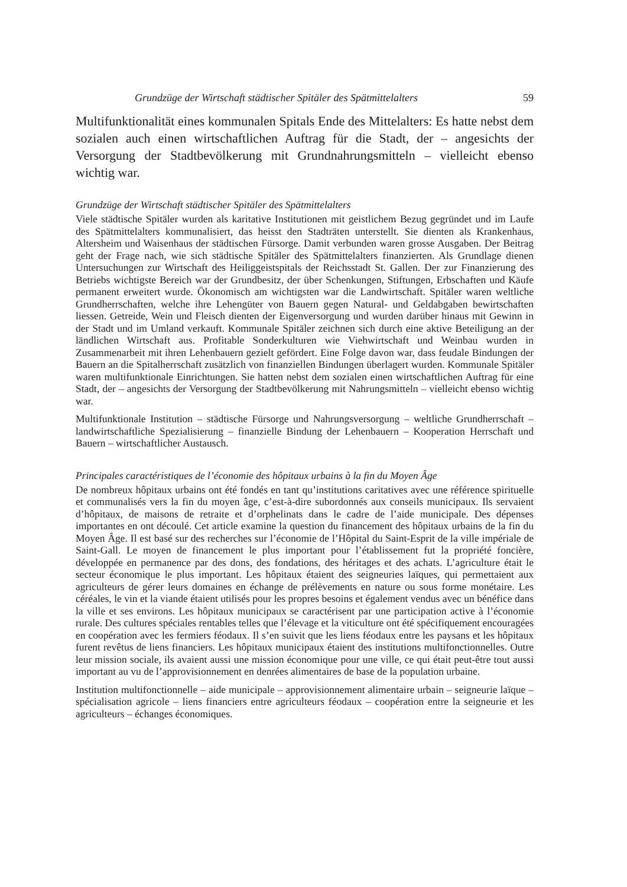Grundzüge der Wirtschaft städtischer Spitäler des Spätmittelalters 59
Multifunktionalität eines kommunalen Spitals Ende des Mittelalters: Es hatte nebst dem sozialen auch einen wirtschaftlichen Auftrag für die Stadt, der – angesichts der Versorgung der Stadtbevölkerung mit Grundnahrungsmitteln – vielleicht ebenso wichtig war.
Grundzüge der Wirtschaft städtischer Spitäler des Spätmittelalters
Viele städtische Spitäler wurden als karitative Institutionen mit geistlichem Bezug gegründet und im Laufe des Spätmittelalters kommunalisiert, das heisst den Stadträten unterstellt. Sie dienten als Krankenhaus, Altersheim und Waisenhaus der städtischen Fürsorge. Damit verbunden waren grosse Ausgaben. Der Beitrag geht der Frage nach, wie sich städtische Spitäler des Spätmittelalters finanzierten. Als Grundlage dienen Untersuchungen zur Wirtschaft des Heiliggeistspitals der Reichsstadt St. Gallen. Der zur Finanzierung des Betriebs wichtigste Bereich war der Grundbesitz, der über Schenkungen, Stiftungen, Erbschaften und Käufe permanent erweitert wurde. Ökonomisch am wichtigsten war die Landwirtschaft. Spitäler waren weltliche Grundherrschaften, welche ihre Lehengüter von Bauern gegen Natural- und Geldabgaben bewirtschaften liessen. Getreide, Wein und Fleisch dienten der Eigenversorgung und wurden darüber hinaus mit Gewinn in der Stadt und im Umland verkauft. Kommunale Spitäler zeichnen sich durch eine aktive Beteiligung an der ländlichen Wirtschaft aus. Profitable Sonderkulturen wie Viehwirtschaft und Weinbau wurden in Zusammenarbeit mit ihren Lehenbauern gezielt gefördert. Eine Folge davon war, dass feudale Bindungen der Bauern an die Spitalherrschaft zusätzlich von finanziellen Bindungen überlagert wurden. Kommunale Spitäler waren multifunktionale Einrichtungen. Sie hatten nebst dem sozialen einen wirtschaftlichen Auftrag für eine Stadt, der – angesichts der Versorgung der Stadtbevölkerung mit Nahrungsmitteln – vielleicht ebenso wichtig war.
Multifunktionale Institution – städtische Fürsorge und Nahrungsversorgung – weltliche Grundherrschaft – landwirtschaftliche Spezialisierung – finanzielle Bindung der Lehenbauern – Kooperation Herrschaft und Bauern – wirtschaftlicher Austausch.
Principales caractéristiques de l’économie des hôpitaux urbains à la fin du Moyen Âge
De nombreux hôpitaux urbains ont été fondés en tant qu’institutions caritatives avec une référence spirituelle et communalisés vers la fin du moyen âge, c’est-à-dire subordonnés aux conseils municipaux. Ils servaient d’hôpitaux, de maisons de retraite et d’orphelinats dans le cadre de l’aide municipale. Des dépenses importantes en ont découlé. Cet article examine la question du financement des hôpitaux urbains de la fin du Moyen Âge. Il est basé sur des recherches sur l’économie de l’Hôpital du Saint-Esprit de la ville impériale de Saint-Gall. Le moyen de financement le plus important pour l’établissement fut la propriété foncière, développée en permanence par des dons, des fondations, des héritages et des achats. L’agriculture était le secteur économique le plus important. Les hôpitaux étaient des seigneuries laïques, qui permettaient aux agriculteurs de gérer leurs domaines en échange de prélèvements en nature ou sous forme monétaire. Les céréales, le vin et la viande étaient utilisés pour les propres besoins et également vendus avec un bénéfice dans la ville et ses environs. Les hôpitaux municipaux se caractérisent par une participation active à l’économie rurale. Des cultures spéciales rentables telles que l’élevage et la viticulture ont été spécifiquement encouragées en coopération avec les fermiers féodaux. Il s’en suivit que les liens féodaux entre les paysans et les hôpitaux furent revêtus de liens financiers. Les hôpitaux municipaux étaient des institutions multifonctionnelles. Outre leur mission sociale, ils avaient aussi une mission économique pour une ville, ce qui était peut-être tout aussi important au vu de l’approvisionnement en denrées alimentaires de base de la population urbaine.
Institution multifonctionnelle – aide municipale – approvisionnement alimentaire urbain – seigneurie laïque – spécialisation agricole – liens financiers entre agriculteurs féodaux – coopération entre la seigneurie et les agriculteurs – échanges économiques.